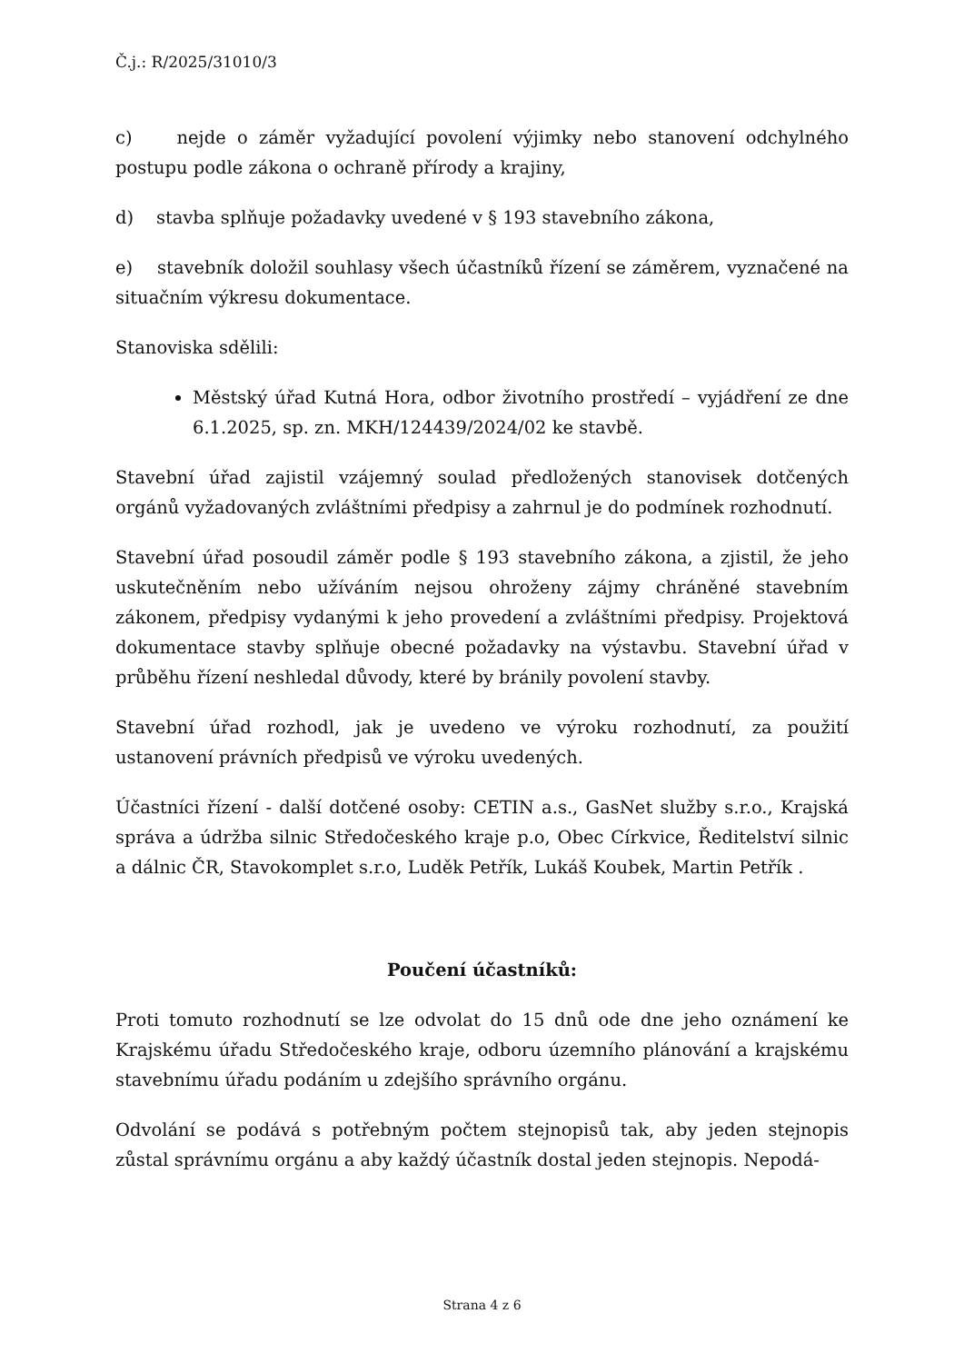Č.j.: R/2025/31010/3
c) nejde o záměr vyžadující povolení výjimky nebo stanovení odchylného postupu podle zákona o ochraně přírody a krajiny,
d) stavba splňuje požadavky uvedené v § 193 stavebního zákona,
e) stavebník doložil souhlasy všech účastníků řízení se záměrem, vyznačené na situačním výkresu dokumentace.
Stanoviska sdělili:
Městský úřad Kutná Hora, odbor životního prostředí – vyjádření ze dne 6.1.2025, sp. zn. MKH/124439/2024/02 ke stavbě.
Stavební úřad zajistil vzájemný soulad předložených stanovisek dotčených orgánů vyžadovaných zvláštními předpisy a zahrnul je do podmínek rozhodnutí.
Stavební úřad posoudil záměr podle § 193 stavebního zákona, a zjistil, že jeho uskutečněním nebo užíváním nejsou ohroženy zájmy chráněné stavebním zákonem, předpisy vydanými k jeho provedení a zvláštními předpisy. Projektová dokumentace stavby splňuje obecné požadavky na výstavbu. Stavební úřad v průběhu řízení neshledal důvody, které by bránily povolení stavby.
Stavební úřad rozhodl, jak je uvedeno ve výroku rozhodnutí, za použití ustanovení právních předpisů ve výroku uvedených.
Účastníci řízení - další dotčené osoby: CETIN a.s., GasNet služby s.r.o., Krajská správa a údržba silnic Středočeského kraje p.o, Obec Církvice, Ředitelství silnic a dálnic ČR, Stavokomplet s.r.o, Luděk Petřík, Lukáš Koubek, Martin Petřík .
Poučení účastníků:
Proti tomuto rozhodnutí se lze odvolat do 15 dnů ode dne jeho oznámení ke Krajskému úřadu Středočeského kraje, odboru územního plánování a krajskému stavebnímu úřadu podáním u zdejšího správního orgánu.
Odvolání se podává s potřebným počtem stejnopisů tak, aby jeden stejnopis zůstal správnímu orgánu a aby každý účastník dostal jeden stejnopis. Nepodá-
Strana 4 z 6